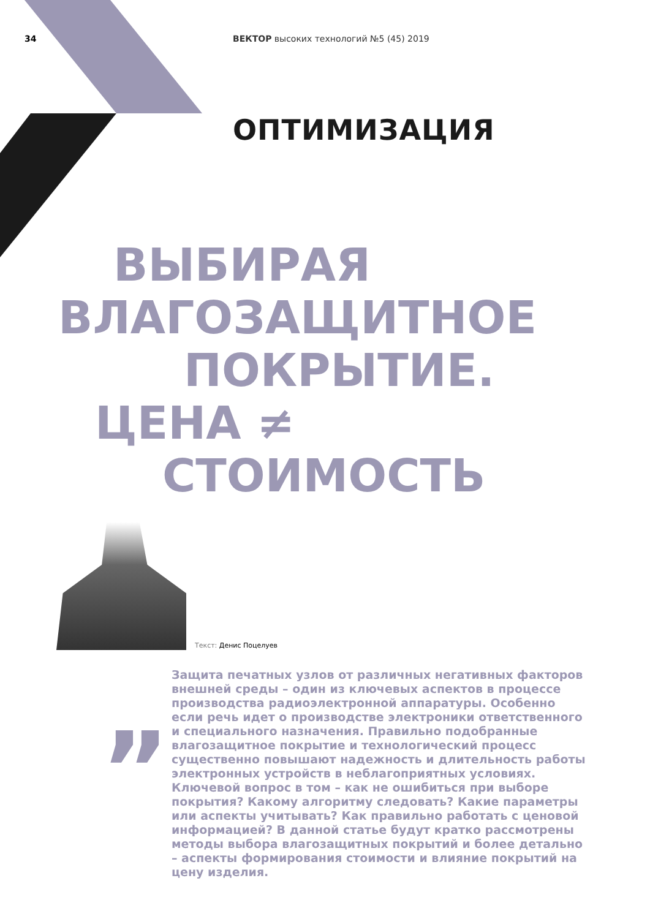34 ВЕКТОР высоких технологий №5 (45) 2019
ОПТИМИЗАЦИЯ
ВЫБИРАЯ
ВЛАГОЗАЩИТНОЕ
ПОКРЫТИЕ.
ЦЕНА ≠
СТОИМОСТЬ
Текст: Денис Поцелуев
„
Защита печатных узлов от различных негативных факторов внешней среды – один из ключевых аспектов в процессе производства радиоэлектронной аппаратуры. Особенно если речь идет о производстве электроники ответственного и специального назначения. Правильно подобранные влагозащитное покрытие и технологический процесс существенно повышают надежность и длительность работы электронных устройств в неблагоприятных условиях. Ключевой вопрос в том – как не ошибиться при выборе покрытия? Какому алгоритму следовать? Какие параметры или аспекты учитывать? Как правильно работать с ценовой информацией? В данной статье будут кратко рассмотрены методы выбора влагозащитных покрытий и более детально – аспекты формирования стоимости и влияние покрытий на цену изделия.